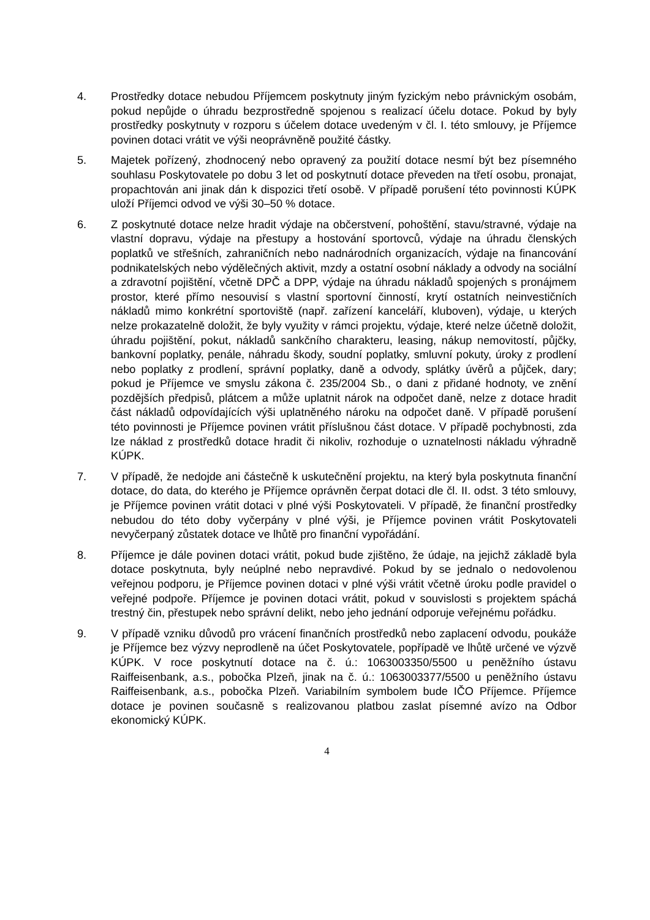4. Prostředky dotace nebudou Příjemcem poskytnuty jiným fyzickým nebo právnickým osobám, pokud nepůjde o úhradu bezprostředně spojenou s realizací účelu dotace. Pokud by byly prostředky poskytnuty v rozporu s účelem dotace uvedeným v čl. I. této smlouvy, je Příjemce povinen dotaci vrátit ve výši neoprávněně použité částky.
5. Majetek pořízený, zhodnocený nebo opravený za použití dotace nesmí být bez písemného souhlasu Poskytovatele po dobu 3 let od poskytnutí dotace převeden na třetí osobu, pronajat, propachtován ani jinak dán k dispozici třetí osobě. V případě porušení této povinnosti KÚPK uloží Příjemci odvod ve výši 30–50 % dotace.
6. Z poskytnuté dotace nelze hradit výdaje na občerstvení, pohoštění, stavu/stravné, výdaje na vlastní dopravu, výdaje na přestupy a hostování sportovců, výdaje na úhradu členských poplatků ve střešních, zahraničních nebo nadnárodních organizacích, výdaje na financování podnikatelských nebo výdělečných aktivit, mzdy a ostatní osobní náklady a odvody na sociální a zdravotní pojištění, včetně DPČ a DPP, výdaje na úhradu nákladů spojených s pronájmem prostor, které přímo nesouvisí s vlastní sportovní činností, krytí ostatních neinvestičních nákladů mimo konkrétní sportoviště (např. zařízení kanceláří, kluboven), výdaje, u kterých nelze prokazatelně doložit, že byly využity v rámci projektu, výdaje, které nelze účetně doložit, úhradu pojištění, pokut, nákladů sankčního charakteru, leasing, nákup nemovitostí, půjčky, bankovní poplatky, penále, náhradu škody, soudní poplatky, smluvní pokuty, úroky z prodlení nebo poplatky z prodlení, správní poplatky, daně a odvody, splátky úvěrů a půjček, dary; pokud je Příjemce ve smyslu zákona č. 235/2004 Sb., o dani z přidané hodnoty, ve znění pozdějších předpisů, plátcem a může uplatnit nárok na odpočet daně, nelze z dotace hradit část nákladů odpovídajících výši uplatněného nároku na odpočet daně. V případě porušení této povinnosti je Příjemce povinen vrátit příslušnou část dotace. V případě pochybnosti, zda lze náklad z prostředků dotace hradit či nikoliv, rozhoduje o uznatelnosti nákladu výhradně KÚPK.
7. V případě, že nedojde ani částečně k uskutečnění projektu, na který byla poskytnuta finanční dotace, do data, do kterého je Příjemce oprávněn čerpat dotaci dle čl. II. odst. 3 této smlouvy, je Příjemce povinen vrátit dotaci v plné výši Poskytovateli. V případě, že finanční prostředky nebudou do této doby vyčerpány v plné výši, je Příjemce povinen vrátit Poskytovateli nevyčerpaný zůstatek dotace ve lhůtě pro finanční vypořádání.
8. Příjemce je dále povinen dotaci vrátit, pokud bude zjištěno, že údaje, na jejichž základě byla dotace poskytnuta, byly neúplné nebo nepravdivé. Pokud by se jednalo o nedovolenou veřejnou podporu, je Příjemce povinen dotaci v plné výši vrátit včetně úroku podle pravidel o veřejné podpoře. Příjemce je povinen dotaci vrátit, pokud v souvislosti s projektem spáchá trestný čin, přestupek nebo správní delikt, nebo jeho jednání odporuje veřejnému pořádku.
9. V případě vzniku důvodů pro vrácení finančních prostředků nebo zaplacení odvodu, poukáže je Příjemce bez výzvy neprodleně na účet Poskytovatele, popřípadě ve lhůtě určené ve výzvě KÚPK. V roce poskytnutí dotace na č. ú.: 1063003350/5500 u peněžního ústavu Raiffeisenbank, a.s., pobočka Plzeň, jinak na č. ú.: 1063003377/5500 u peněžního ústavu Raiffeisenbank, a.s., pobočka Plzeň. Variabilním symbolem bude IČO Příjemce. Příjemce dotace je povinen současně s realizovanou platbou zaslat písemné avízo na Odbor ekonomický KÚPK.
4